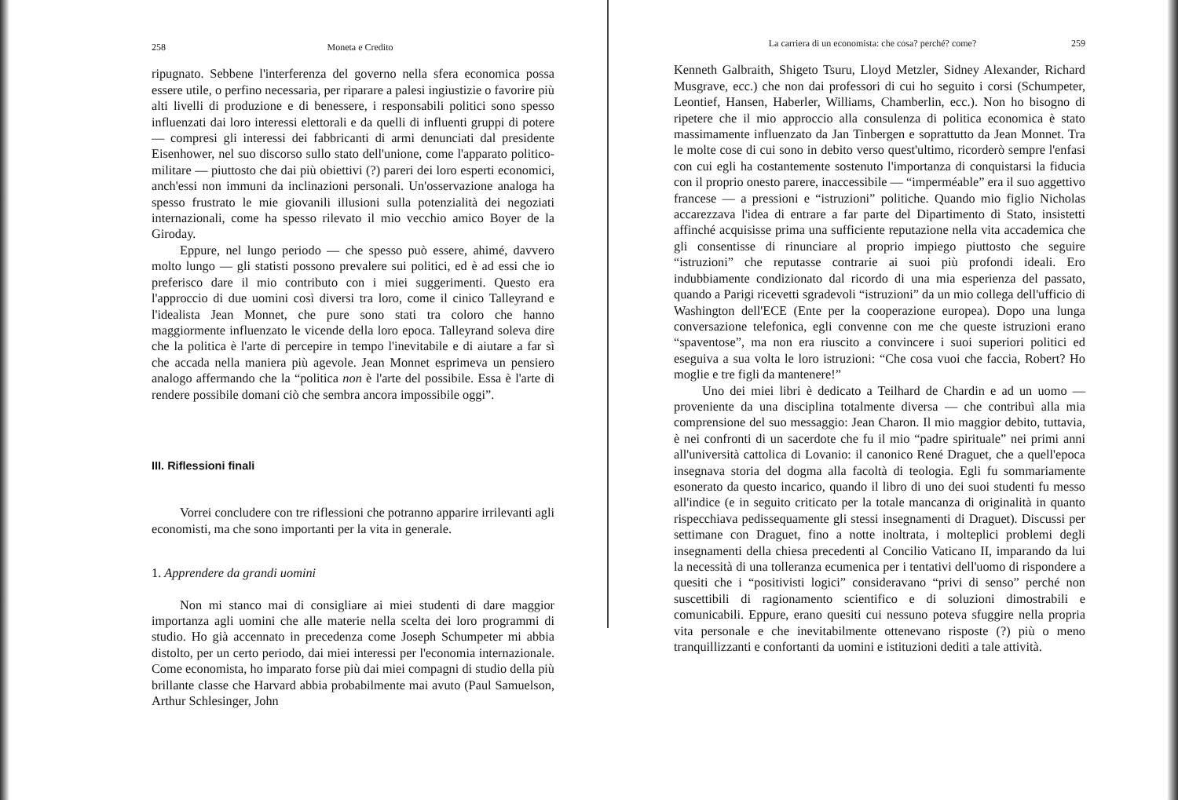258 Moneta e Credito
ripugnato. Sebbene l'interferenza del governo nella sfera economica possa essere utile, o perfino necessaria, per riparare a palesi ingiustizie o favorire più alti livelli di produzione e di benessere, i responsabili politici sono spesso influenzati dai loro interessi elettorali e da quelli di influenti gruppi di potere — compresi gli interessi dei fabbricanti di armi denunciati dal presidente Eisenhower, nel suo discorso sullo stato dell'unione, come l'apparato politico-militare — piuttosto che dai più obiettivi (?) pareri dei loro esperti economici, anch'essi non immuni da inclinazioni personali. Un'osservazione analoga ha spesso frustrato le mie giovanili illusioni sulla potenzialità dei negoziati internazionali, come ha spesso rilevato il mio vecchio amico Boyer de la Giroday.
Eppure, nel lungo periodo — che spesso può essere, ahimé, davvero molto lungo — gli statisti possono prevalere sui politici, ed è ad essi che io preferisco dare il mio contributo con i miei suggerimenti. Questo era l'approccio di due uomini così diversi tra loro, come il cinico Talleyrand e l'idealista Jean Monnet, che pure sono stati tra coloro che hanno maggiormente influenzato le vicende della loro epoca. Talleyrand soleva dire che la politica è l'arte di percepire in tempo l'inevitabile e di aiutare a far sì che accada nella maniera più agevole. Jean Monnet esprimeva un pensiero analogo affermando che la “politica non è l'arte del possibile. Essa è l'arte di rendere possibile domani ciò che sembra ancora impossibile oggi”.
III. Riflessioni finali
Vorrei concludere con tre riflessioni che potranno apparire irrilevanti agli economisti, ma che sono importanti per la vita in generale.
1. Apprendere da grandi uomini
Non mi stanco mai di consigliare ai miei studenti di dare maggior importanza agli uomini che alle materie nella scelta dei loro programmi di studio. Ho già accennato in precedenza come Joseph Schumpeter mi abbia distolto, per un certo periodo, dai miei interessi per l'economia internazionale. Come economista, ho imparato forse più dai miei compagni di studio della più brillante classe che Harvard abbia probabilmente mai avuto (Paul Samuelson, Arthur Schlesinger, John
La carriera di un economista: che cosa? perché? come? 259
Kenneth Galbraith, Shigeto Tsuru, Lloyd Metzler, Sidney Alexander, Richard Musgrave, ecc.) che non dai professori di cui ho seguito i corsi (Schumpeter, Leontief, Hansen, Haberler, Williams, Chamberlin, ecc.). Non ho bisogno di ripetere che il mio approccio alla consulenza di politica economica è stato massimamente influenzato da Jan Tinbergen e soprattutto da Jean Monnet. Tra le molte cose di cui sono in debito verso quest'ultimo, ricorderò sempre l'enfasi con cui egli ha costantemente sostenuto l'importanza di conquistarsi la fiducia con il proprio onesto parere, inaccessibile — “imperméable” era il suo aggettivo francese — a pressioni e “istruzioni” politiche. Quando mio figlio Nicholas accarezzava l'idea di entrare a far parte del Dipartimento di Stato, insistetti affinché acquisisse prima una sufficiente reputazione nella vita accademica che gli consentisse di rinunciare al proprio impiego piuttosto che seguire “istruzioni” che reputasse contrarie ai suoi più profondi ideali. Ero indubbiamente condizionato dal ricordo di una mia esperienza del passato, quando a Parigi ricevetti sgradevoli “istruzioni” da un mio collega dell'ufficio di Washington dell'ECE (Ente per la cooperazione europea). Dopo una lunga conversazione telefonica, egli convenne con me che queste istruzioni erano “spaventose”, ma non era riuscito a convincere i suoi superiori politici ed eseguiva a sua volta le loro istruzioni: “Che cosa vuoi che faccia, Robert? Ho moglie e tre figli da mantenere!”
Uno dei miei libri è dedicato a Teilhard de Chardin e ad un uomo — proveniente da una disciplina totalmente diversa — che contribuì alla mia comprensione del suo messaggio: Jean Charon. Il mio maggior debito, tuttavia, è nei confronti di un sacerdote che fu il mio “padre spirituale” nei primi anni all'università cattolica di Lovanio: il canonico René Draguet, che a quell'epoca insegnava storia del dogma alla facoltà di teologia. Egli fu sommariamente esonerato da questo incarico, quando il libro di uno dei suoi studenti fu messo all'indice (e in seguito criticato per la totale mancanza di originalità in quanto rispecchiava pedissequamente gli stessi insegnamenti di Draguet). Discussi per settimane con Draguet, fino a notte inoltrata, i molteplici problemi degli insegnamenti della chiesa precedenti al Concilio Vaticano II, imparando da lui la necessità di una tolleranza ecumenica per i tentativi dell'uomo di rispondere a quesiti che i “positivisti logici” consideravano “privi di senso” perché non suscettibili di ragionamento scientifico e di soluzioni dimostrabili e comunicabili. Eppure, erano quesiti cui nessuno poteva sfuggire nella propria vita personale e che inevitabilmente ottenevano risposte (?) più o meno tranquillizzanti e confortanti da uomini e istituzioni dediti a tale attività.